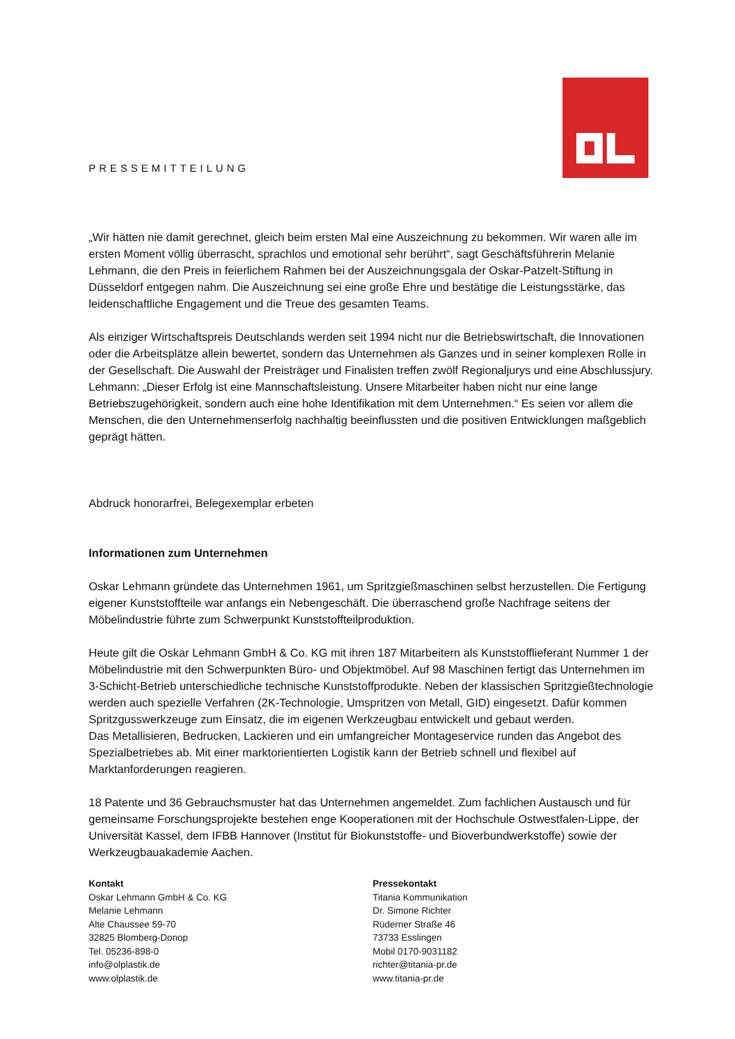PRESSEMITTEILUNG
„Wir hätten nie damit gerechnet, gleich beim ersten Mal eine Auszeichnung zu bekommen. Wir waren alle im ersten Moment völlig überrascht, sprachlos und emotional sehr berührt“, sagt Geschäftsführerin Melanie Lehmann, die den Preis in feierlichem Rahmen bei der Auszeichnungsgala der Oskar-Patzelt-Stiftung in Düsseldorf entgegen nahm. Die Auszeichnung sei eine große Ehre und bestätige die Leistungsstärke, das leidenschaftliche Engagement und die Treue des gesamten Teams.
Als einziger Wirtschaftspreis Deutschlands werden seit 1994 nicht nur die Betriebswirtschaft, die Innovationen oder die Arbeitsplätze allein bewertet, sondern das Unternehmen als Ganzes und in seiner komplexen Rolle in der Gesellschaft. Die Auswahl der Preisträger und Finalisten treffen zwölf Regionaljurys und eine Abschlussjury. Lehmann: „Dieser Erfolg ist eine Mannschaftsleistung. Unsere Mitarbeiter haben nicht nur eine lange Betriebszugehörigkeit, sondern auch eine hohe Identifikation mit dem Unternehmen.“ Es seien vor allem die Menschen, die den Unternehmenserfolg nachhaltig beeinflussten und die positiven Entwicklungen maßgeblich geprägt hätten.
Abdruck honorarfrei, Belegexemplar erbeten
Informationen zum Unternehmen
Oskar Lehmann gründete das Unternehmen 1961, um Spritzgießmaschinen selbst herzustellen. Die Fertigung eigener Kunststoffteile war anfangs ein Nebengeschäft. Die überraschend große Nachfrage seitens der Möbelindustrie führte zum Schwerpunkt Kunststoffteilproduktion.
Heute gilt die Oskar Lehmann GmbH & Co. KG mit ihren 187 Mitarbeitern als Kunststofflieferant Nummer 1 der Möbelindustrie mit den Schwerpunkten Büro- und Objektmöbel. Auf 98 Maschinen fertigt das Unternehmen im 3-Schicht-Betrieb unterschiedliche technische Kunststoffprodukte. Neben der klassischen Spritzgießtechnologie werden auch spezielle Verfahren (2K-Technologie, Umspritzen von Metall, GID) eingesetzt. Dafür kommen Spritzgusswerkzeuge zum Einsatz, die im eigenen Werkzeugbau entwickelt und gebaut werden.
Das Metallisieren, Bedrucken, Lackieren und ein umfangreicher Montageservice runden das Angebot des Spezialbetriebes ab. Mit einer marktorientierten Logistik kann der Betrieb schnell und flexibel auf Marktanforderungen reagieren.
18 Patente und 36 Gebrauchsmuster hat das Unternehmen angemeldet. Zum fachlichen Austausch und für gemeinsame Forschungsprojekte bestehen enge Kooperationen mit der Hochschule Ostwestfalen-Lippe, der Universität Kassel, dem IFBB Hannover (Institut für Biokunststoffe- und Bioverbundwerkstoffe) sowie der Werkzeugbauakademie Aachen.
Kontakt
Oskar Lehmann GmbH & Co. KG
Melanie Lehmann
Alte Chaussee 59-70
32825 Blomberg-Donop
Tel. 05236-898-0
info@olplastik.de
www.olplastik.de
Pressekontakt
Titania Kommunikation
Dr. Simone Richter
Rüderner Straße 46
73733 Esslingen
Mobil 0170-9031182
richter@titania-pr.de
www.titania-pr.de